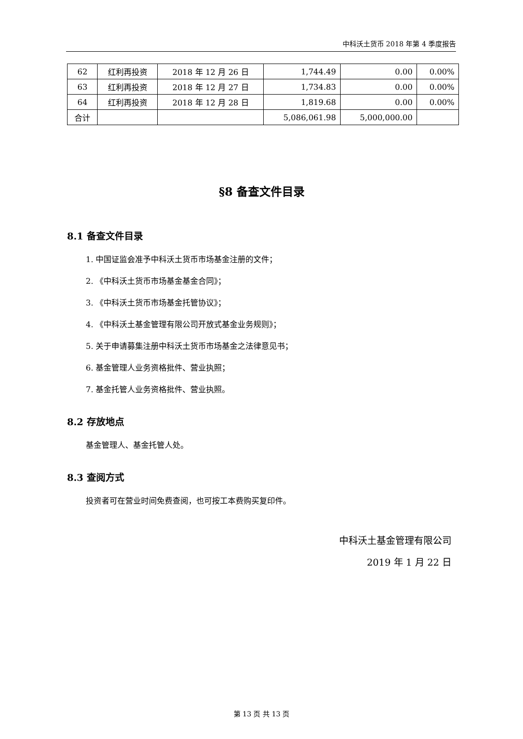中科沃土货币 2018 年第 4 季度报告
| 62 | 红利再投资 | 2018 年 12 月 26 日 | 1,744.49 | 0.00 | 0.00% |
| 63 | 红利再投资 | 2018 年 12 月 27 日 | 1,734.83 | 0.00 | 0.00% |
| 64 | 红利再投资 | 2018 年 12 月 28 日 | 1,819.68 | 0.00 | 0.00% |
| 合计 | | | 5,086,061.98 | 5,000,000.00 | |
§8 备查文件目录
8.1 备查文件目录
1. 中国证监会准予中科沃土货币市场基金注册的文件；
2. 《中科沃土货币市场基金基金合同》；
3. 《中科沃土货币市场基金托管协议》；
4. 《中科沃土基金管理有限公司开放式基金业务规则》；
5. 关于申请募集注册中科沃土货币市场基金之法律意见书；
6. 基金管理人业务资格批件、营业执照；
7. 基金托管人业务资格批件、营业执照。
8.2 存放地点
基金管理人、基金托管人处。
8.3 查阅方式
投资者可在营业时间免费查阅，也可按工本费购买复印件。
中科沃土基金管理有限公司
2019 年 1 月 22 日
第 13 页 共 13 页